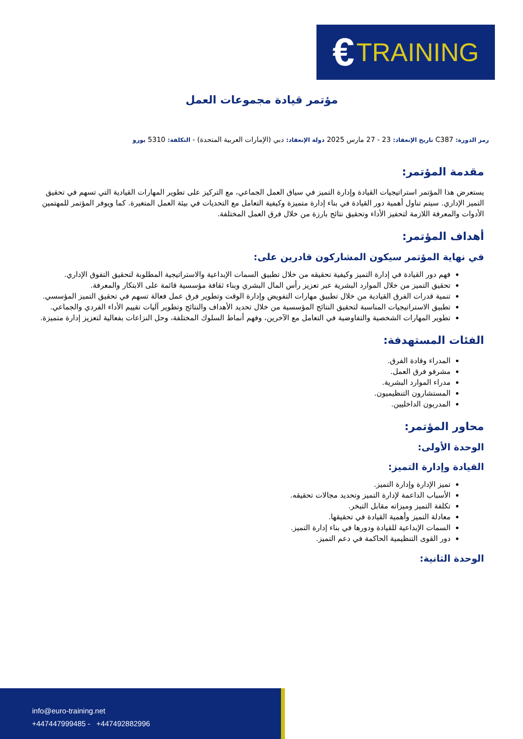€ TRAINING
مؤتمر قيادة مجموعات العمل
رمز الدورة: C387 تاريخ الإنعقاد: 23 - 27 مارس 2025 دولة الإنعقاد: دبي (الإمارات العربية المتحدة) - التكلفة: 5310 يورو
مقدمة المؤتمر:
يستعرض هذا المؤتمر استراتيجيات القيادة وإدارة التميز في سياق العمل الجماعي، مع التركيز على تطوير المهارات القيادية التي تسهم في تحقيق التميز الإداري. سيتم تناول أهمية دور القيادة في بناء إدارة متميزة وكيفية التعامل مع التحديات في بيئة العمل المتغيرة. كما ويوفر المؤتمر للمهتمين الأدوات والمعرفة اللازمة لتحفيز الأداء وتحقيق نتائج بارزة من خلال فرق العمل المختلفة.
أهداف المؤتمر:
في نهاية المؤتمر سيكون المشاركون قادرين على:
فهم دور القيادة في إدارة التميز وكيفية تحقيقه من خلال تطبيق السمات الإبداعية والاستراتيجية المطلوبة لتحقيق التفوق الإداري.
تحقيق التميز من خلال الموارد البشرية عبر تعزيز رأس المال البشري وبناء ثقافة مؤسسية قائمة على الابتكار والمعرفة.
تنمية قدرات الفرق القيادية من خلال تطبيق مهارات التفويض وإدارة الوقت وتطوير فرق عمل فعالة تسهم في تحقيق التميز المؤسسي.
تطبيق الاستراتيجيات المناسبة لتحقيق النتائج المؤسسية من خلال تحديد الأهداف والنتائج وتطوير آليات تقييم الأداء الفردي والجماعي.
تطوير المهارات الشخصية والتفاوضية في التعامل مع الآخرين، وفهم أنماط السلوك المختلفة، وحل النزاعات بفعالية لتعزيز إدارة متميزة.
الفئات المستهدفة:
المدراء وقادة الفرق.
مشرفو فرق العمل.
مدراء الموارد البشرية.
المستشارون التنظيميون.
المدربون الداخليين.
محاور المؤتمر:
الوحدة الأولى:
القيادة وإدارة التميز:
تميز الإدارة وإدارة التميز.
الأسباب الداعمة لإدارة التميز وتحديد مجالات تحقيقه.
تكلفة التميز وميزاته مقابل التبخر.
معادلة التميز وأهمية القيادة في تحقيقها.
السمات الإبداعية للقيادة ودورها في بناء إدارة التميز.
دور القوى التنظيمية الحاكمة في دعم التميز.
الوحدة الثانية:
info@euro-training.net
+447447999485 - +447492882996